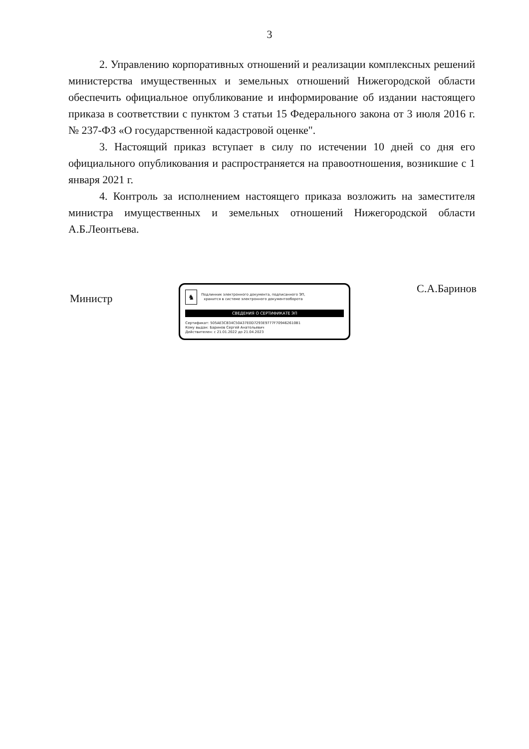3
2. Управлению корпоративных отношений и реализации комплексных решений министерства имущественных и земельных отношений Нижегородской области обеспечить официальное опубликование и информирование об издании настоящего приказа в соответствии с пунктом 3 статьи 15 Федерального закона от 3 июля 2016 г. № 237-ФЗ «О государственной кадастровой оценке".
3. Настоящий приказ вступает в силу по истечении 10 дней со дня его официального опубликования и распространяется на правоотношения, возникшие с 1 января 2021 г.
4. Контроль за исполнением настоящего приказа возложить на заместителя министра имущественных и земельных отношений Нижегородской области А.Б.Леонтьева.
Министр
♞
Подлинник электронного документа, подписанного ЭП,
хранится в системе электронного документооборота
СВЕДЕНИЯ О СЕРТИФИКАТЕ ЭП
Сертификат: 505AE3CB34C50A37E0D7293E9777F709462610B1
Кому выдан: Баринов Сергей Анатольевич
Действителен: с 21.01.2022 до 21.04.2023
С.А.Баринов